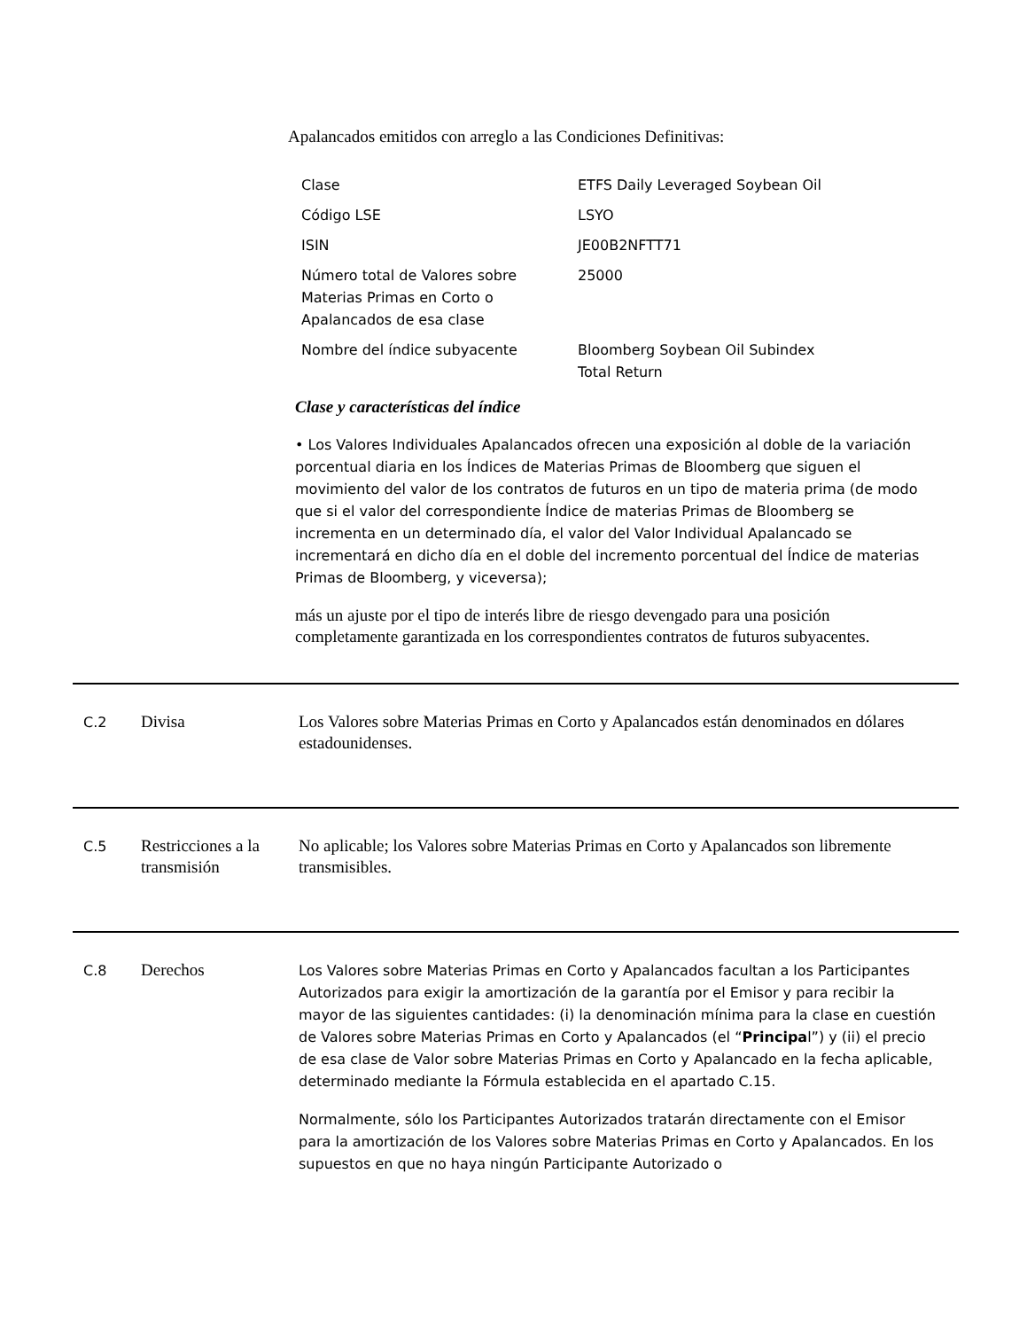Apalancados emitidos con arreglo a las Condiciones Definitivas:
| Clase | ETFS Daily Leveraged Soybean Oil |
| Código LSE | LSYO |
| ISIN | JE00B2NFTT71 |
| Número total de Valores sobre Materias Primas en Corto o Apalancados de esa clase | 25000 |
| Nombre del índice subyacente | Bloomberg Soybean Oil Subindex Total Return |
Clase y características del índice
• Los Valores Individuales Apalancados ofrecen una exposición al doble de la variación porcentual diaria en los Índices de Materias Primas de Bloomberg que siguen el movimiento del valor de los contratos de futuros en un tipo de materia prima (de modo que si el valor del correspondiente Índice de materias Primas de Bloomberg se incrementa en un determinado día, el valor del Valor Individual Apalancado se incrementará en dicho día en el doble del incremento porcentual del Índice de materias Primas de Bloomberg, y viceversa);
más un ajuste por el tipo de interés libre de riesgo devengado para una posición completamente garantizada en los correspondientes contratos de futuros subyacentes.
C.2
Divisa Los Valores sobre Materias Primas en Corto y Apalancados están denominados en dólares estadounidenses.
C.5
Restricciones a la transmisión
No aplicable; los Valores sobre Materias Primas en Corto y Apalancados son libremente transmisibles.
C.8
Derechos
Los Valores sobre Materias Primas en Corto y Apalancados facultan a los Participantes Autorizados para exigir la amortización de la garantía por el Emisor y para recibir la mayor de las siguientes cantidades: (i) la denominación mínima para la clase en cuestión de Valores sobre Materias Primas en Corto y Apalancados (el “Principal”) y (ii) el precio de esa clase de Valor sobre Materias Primas en Corto y Apalancado en la fecha aplicable, determinado mediante la Fórmula establecida en el apartado C.15.
Normalmente, sólo los Participantes Autorizados tratarán directamente con el Emisor para la amortización de los Valores sobre Materias Primas en Corto y Apalancados. En los supuestos en que no haya ningún Participante Autorizado o